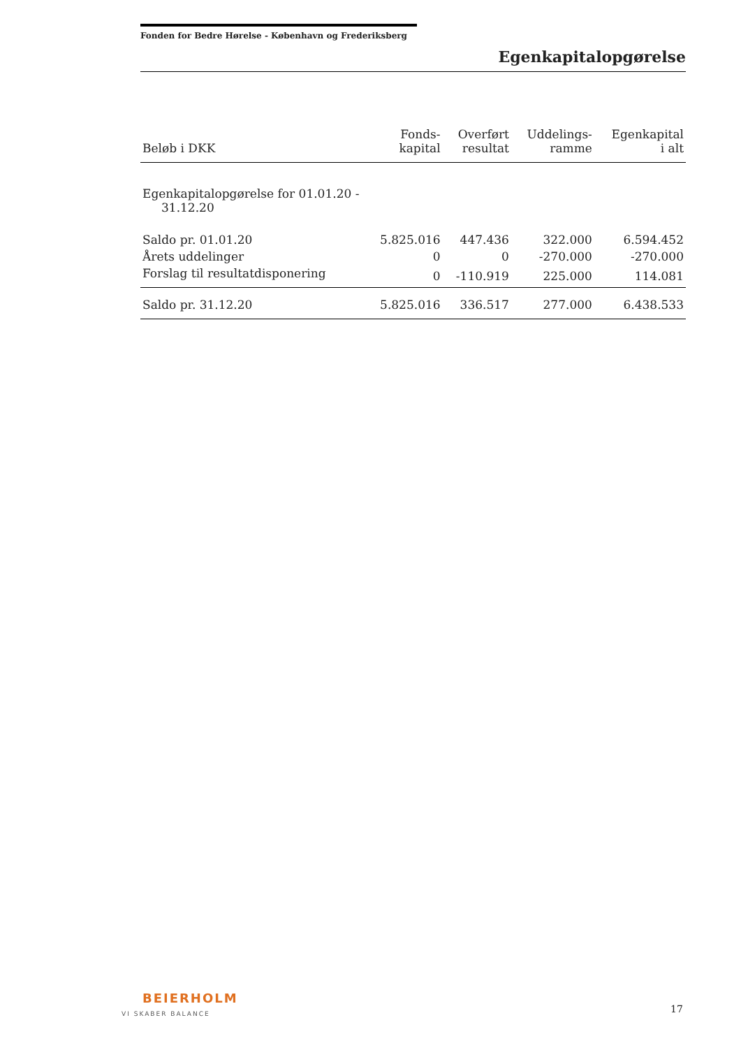Fonden for Bedre Hørelse - København og Frederiksberg
Egenkapitalopgørelse
| Beløb i DKK | Fonds- kapital | Overført resultat | Uddelings- ramme | Egenkapital i alt |
| --- | --- | --- | --- | --- |
| Egenkapitalopgørelse for 01.01.20 - 31.12.20 | | | | |
| Saldo pr. 01.01.20 | 5.825.016 | 447.436 | 322.000 | 6.594.452 |
| Årets uddelinger | 0 | 0 | -270.000 | -270.000 |
| Forslag til resultatdisponering | 0 | -110.919 | 225.000 | 114.081 |
| Saldo pr. 31.12.20 | 5.825.016 | 336.517 | 277.000 | 6.438.533 |
BEIERHOLM
VI SKABER BALANCE
17